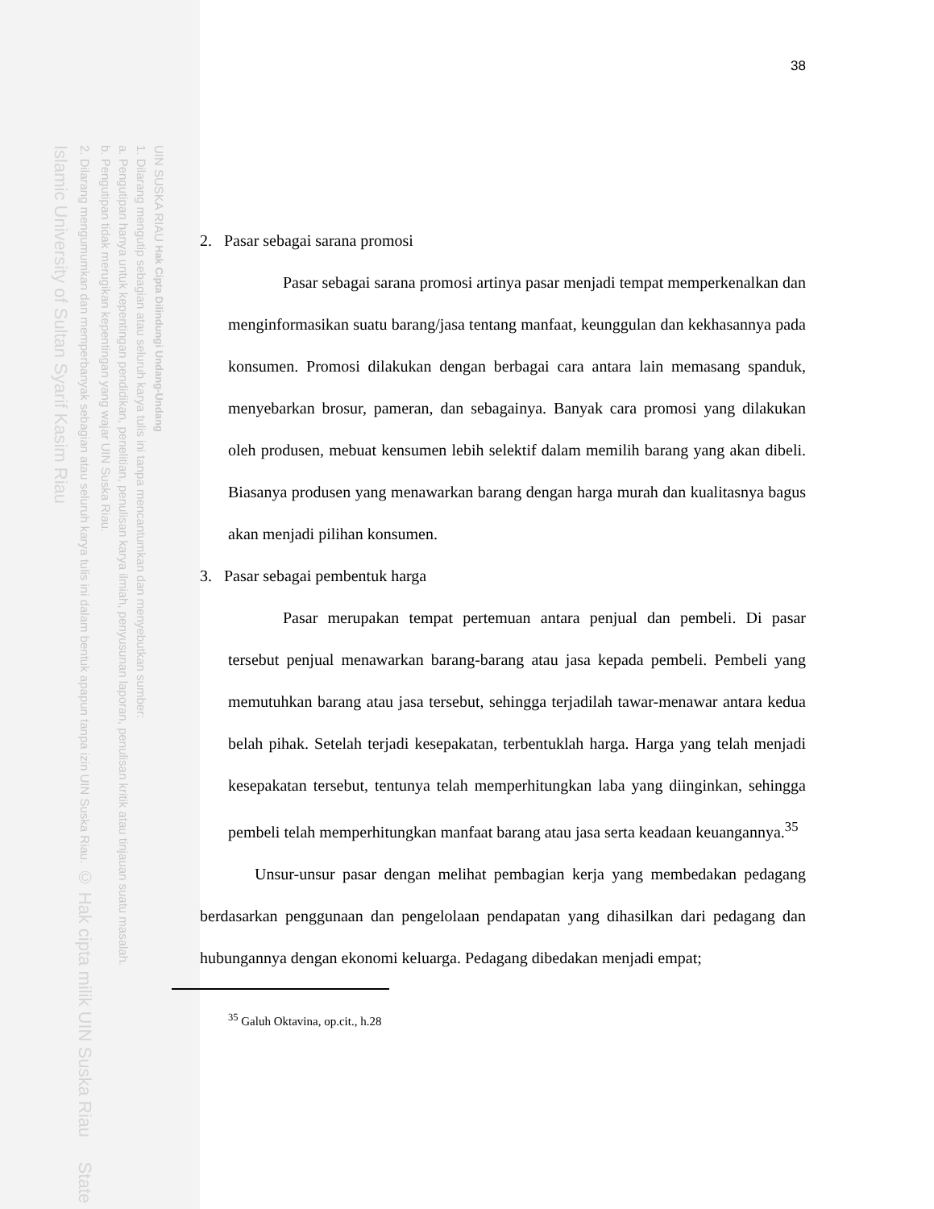UIN SUSKA RIAU Hak Cipta Dilindungi Undang-Undang
1. Dilarang mengutip sebagian atau seluruh karya tulis ini tanpa mencantumkan dan menyebutkan sumber:
a. Pengutipan hanya untuk kepentingan pendidikan, penelitian, penulisan karya ilmiah, penyusunan laporan, penulisan kritik atau tinjauan suatu masalah.
b. Pengutipan tidak merugikan kepentingan yang wajar UIN Suska Riau.
2. Dilarang mengumumkan dan memperbanyak sebagian atau seluruh karya tulis ini dalam bentuk apapun tanpa izin UIN Suska Riau. © Hak cipta milik UIN Suska Riau State Islamic University of Sultan Syarif Kasim Riau
38
2. Pasar sebagai sarana promosi
Pasar sebagai sarana promosi artinya pasar menjadi tempat memperkenalkan dan menginformasikan suatu barang/jasa tentang manfaat, keunggulan dan kekhasannya pada konsumen. Promosi dilakukan dengan berbagai cara antara lain memasang spanduk, menyebarkan brosur, pameran, dan sebagainya. Banyak cara promosi yang dilakukan oleh produsen, mebuat kensumen lebih selektif dalam memilih barang yang akan dibeli. Biasanya produsen yang menawarkan barang dengan harga murah dan kualitasnya bagus akan menjadi pilihan konsumen.
3. Pasar sebagai pembentuk harga
Pasar merupakan tempat pertemuan antara penjual dan pembeli. Di pasar tersebut penjual menawarkan barang-barang atau jasa kepada pembeli. Pembeli yang memutuhkan barang atau jasa tersebut, sehingga terjadilah tawar-menawar antara kedua belah pihak. Setelah terjadi kesepakatan, terbentuklah harga. Harga yang telah menjadi kesepakatan tersebut, tentunya telah memperhitungkan laba yang diinginkan, sehingga pembeli telah memperhitungkan manfaat barang atau jasa serta keadaan keuangannya.<sup>35</sup>
Unsur-unsur pasar dengan melihat pembagian kerja yang membedakan pedagang berdasarkan penggunaan dan pengelolaan pendapatan yang dihasilkan dari pedagang dan hubungannya dengan ekonomi keluarga. Pedagang dibedakan menjadi empat;
<sup>35</sup> Galuh Oktavina, op.cit., h.28